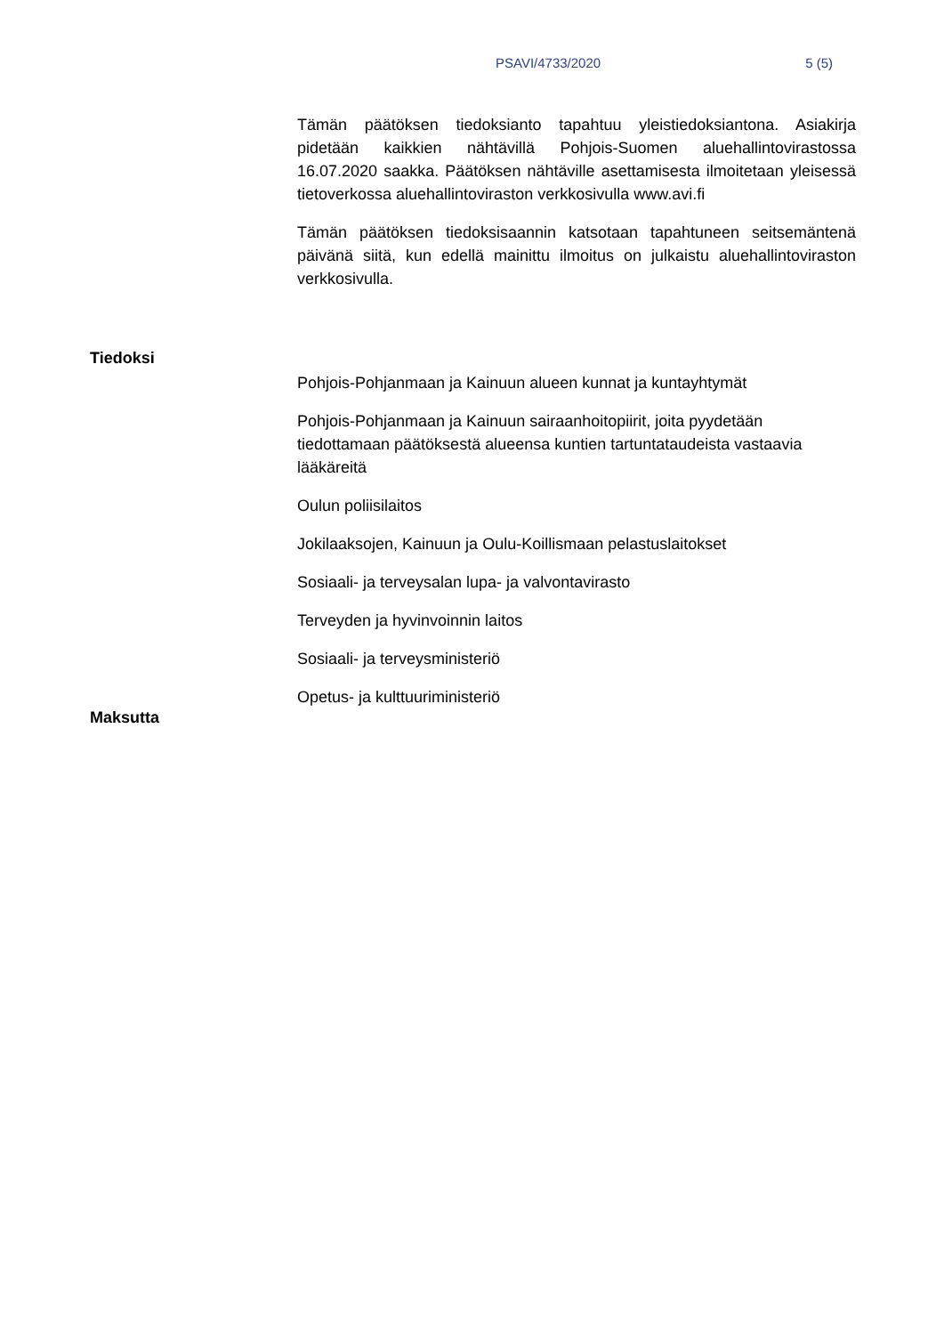PSAVI/4733/2020 5 (5)
Tämän päätöksen tiedoksianto tapahtuu yleistiedoksiantona. Asiakirja pidetään kaikkien nähtävillä Pohjois-Suomen aluehallintovirastossa 16.07.2020 saakka. Päätöksen nähtäville asettamisesta ilmoitetaan yleisessä tietoverkossa aluehallintoviraston verkkosivulla www.avi.fi
Tämän päätöksen tiedoksisaannin katsotaan tapahtuneen seitsemäntenä päivänä siitä, kun edellä mainittu ilmoitus on julkaistu aluehallintoviraston verkkosivulla.
Tiedoksi
Pohjois-Pohjanmaan ja Kainuun alueen kunnat ja kuntayhtymät
Pohjois-Pohjanmaan ja Kainuun sairaanhoitopiirit, joita pyydetään tiedottamaan päätöksestä alueensa kuntien tartuntataudeista vastaavia lääkäreitä
Oulun poliisilaitos
Jokilaaksojen, Kainuun ja Oulu-Koillismaan pelastuslaitokset
Sosiaali- ja terveysalan lupa- ja valvontavirasto
Terveyden ja hyvinvoinnin laitos
Sosiaali- ja terveysministeriö
Opetus- ja kulttuuriministeriö
Maksutta